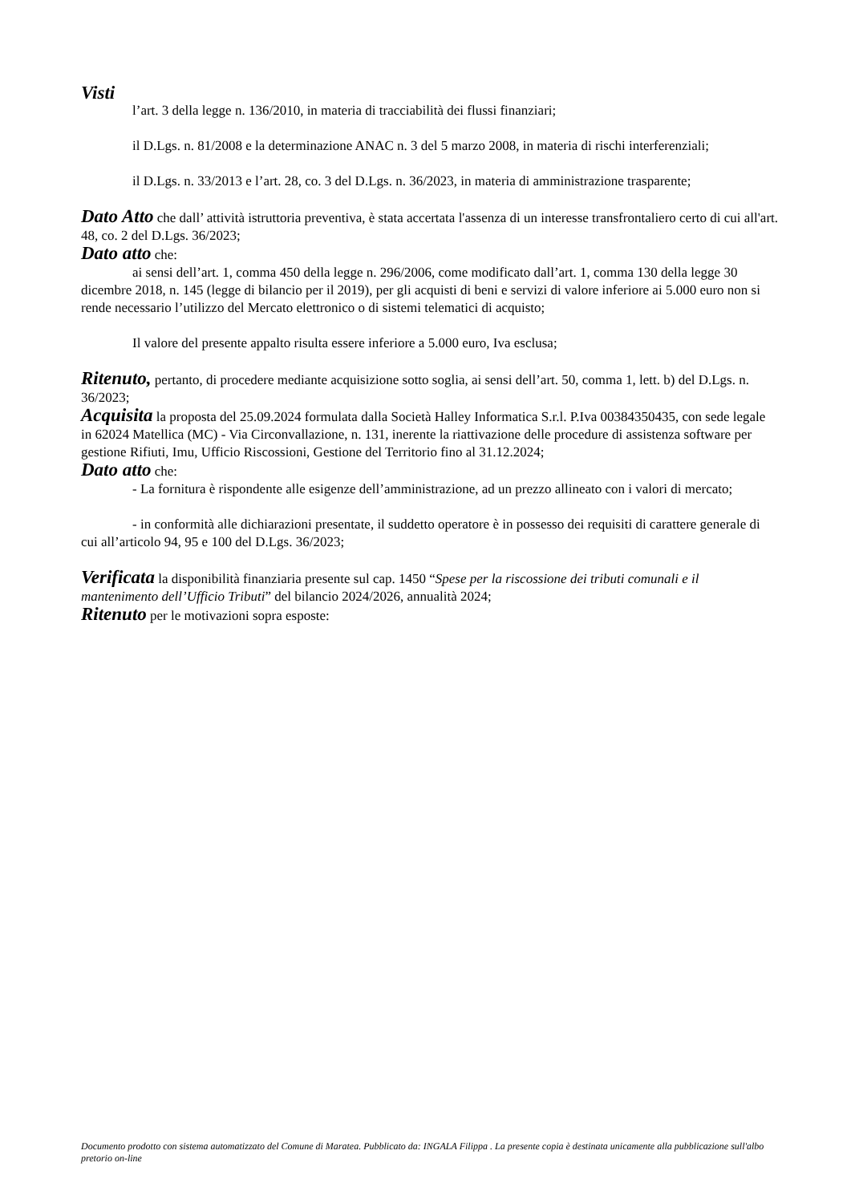Visti
l’art. 3 della legge n. 136/2010, in materia di tracciabilità dei flussi finanziari;
il D.Lgs. n. 81/2008 e la determinazione ANAC n. 3 del 5 marzo 2008, in materia di rischi interferenziali;
il D.Lgs. n. 33/2013 e l’art. 28, co. 3 del D.Lgs. n. 36/2023, in materia di amministrazione trasparente;
Dato Atto che dall’ attività istruttoria preventiva, è stata accertata l'assenza di un interesse transfrontaliero certo di cui all'art. 48, co. 2 del D.Lgs. 36/2023;
Dato atto che:
ai sensi dell’art. 1, comma 450 della legge n. 296/2006, come modificato dall’art. 1, comma 130 della legge 30 dicembre 2018, n. 145 (legge di bilancio per il 2019), per gli acquisti di beni e servizi di valore inferiore ai 5.000 euro non si rende necessario l’utilizzo del Mercato elettronico o di sistemi telematici di acquisto;
Il valore del presente appalto risulta essere inferiore a 5.000 euro, Iva esclusa;
Ritenuto, pertanto, di procedere mediante acquisizione sotto soglia, ai sensi dell’art. 50, comma 1, lett. b) del D.Lgs. n. 36/2023;
Acquisita la proposta del 25.09.2024 formulata dalla Società Halley Informatica S.r.l. P.Iva 00384350435, con sede legale in 62024 Matellica (MC) - Via Circonvallazione, n. 131, inerente la riattivazione delle procedure di assistenza software per gestione Rifiuti, Imu, Ufficio Riscossioni, Gestione del Territorio fino al 31.12.2024;
Dato atto che:
- La fornitura è rispondente alle esigenze dell’amministrazione, ad un prezzo allineato con i valori di mercato;
- in conformità alle dichiarazioni presentate, il suddetto operatore è in possesso dei requisiti di carattere generale di cui all’articolo 94, 95 e 100 del D.Lgs. 36/2023;
Verificata la disponibilità finanziaria presente sul cap. 1450 “Spese per la riscossione dei tributi comunali e il mantenimento dell’Ufficio Tributi” del bilancio 2024/2026, annualità 2024;
Ritenuto per le motivazioni sopra esposte:
Documento prodotto con sistema automatizzato del Comune di Maratea. Pubblicato da: INGALA Filippa . La presente copia è destinata unicamente alla pubblicazione sull'albo pretorio on-line